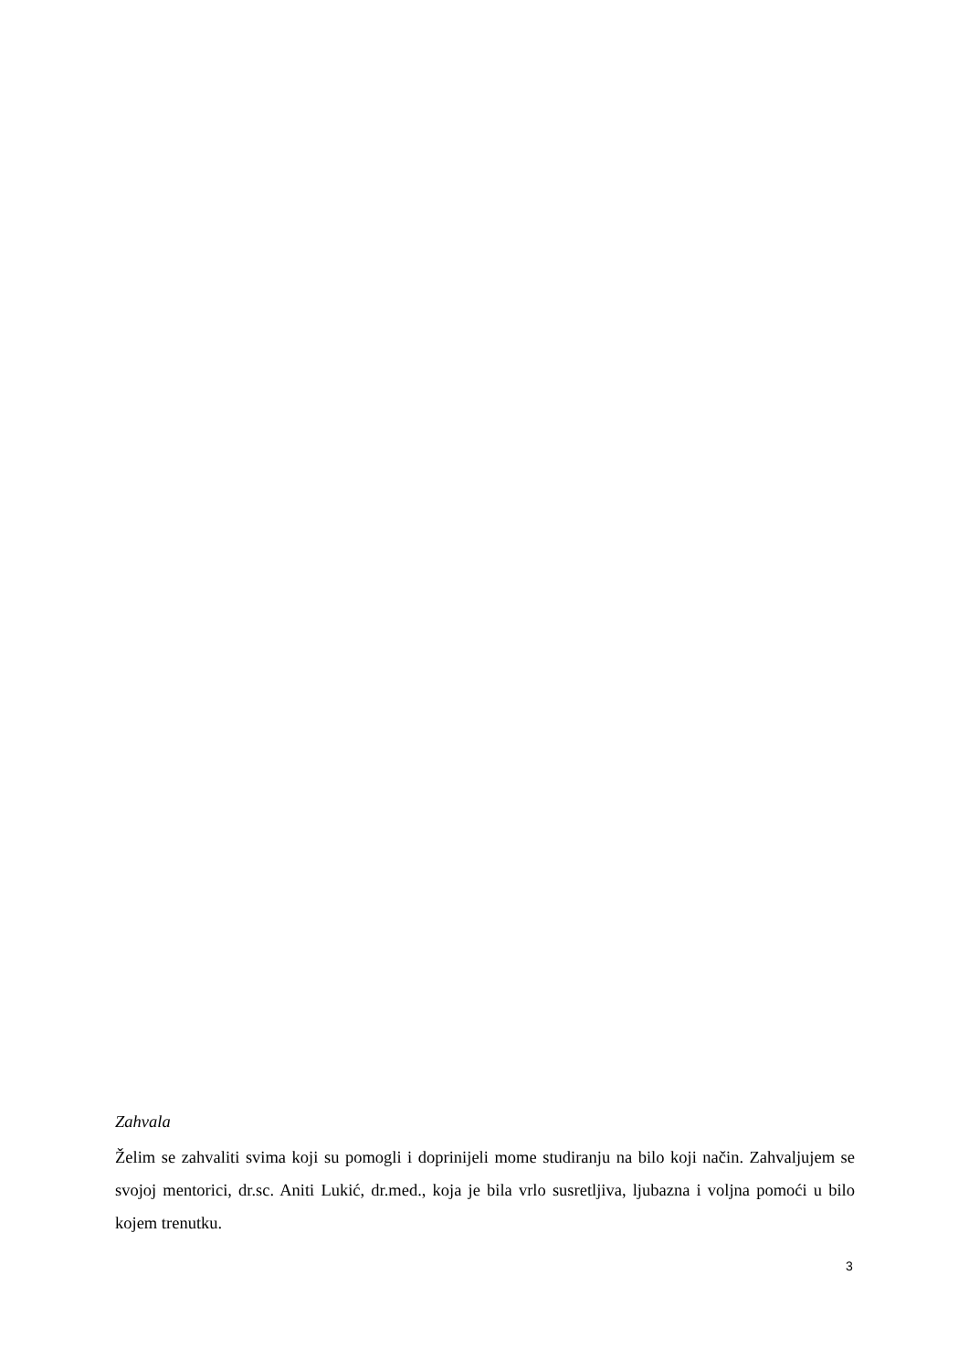Zahvala
Želim se zahvaliti svima koji su pomogli i doprinijeli mome studiranju na bilo koji način. Zahvaljujem se svojoj mentorici, dr.sc. Aniti Lukić, dr.med., koja je bila vrlo susretljiva, ljubazna i voljna pomoći u bilo kojem trenutku.
3